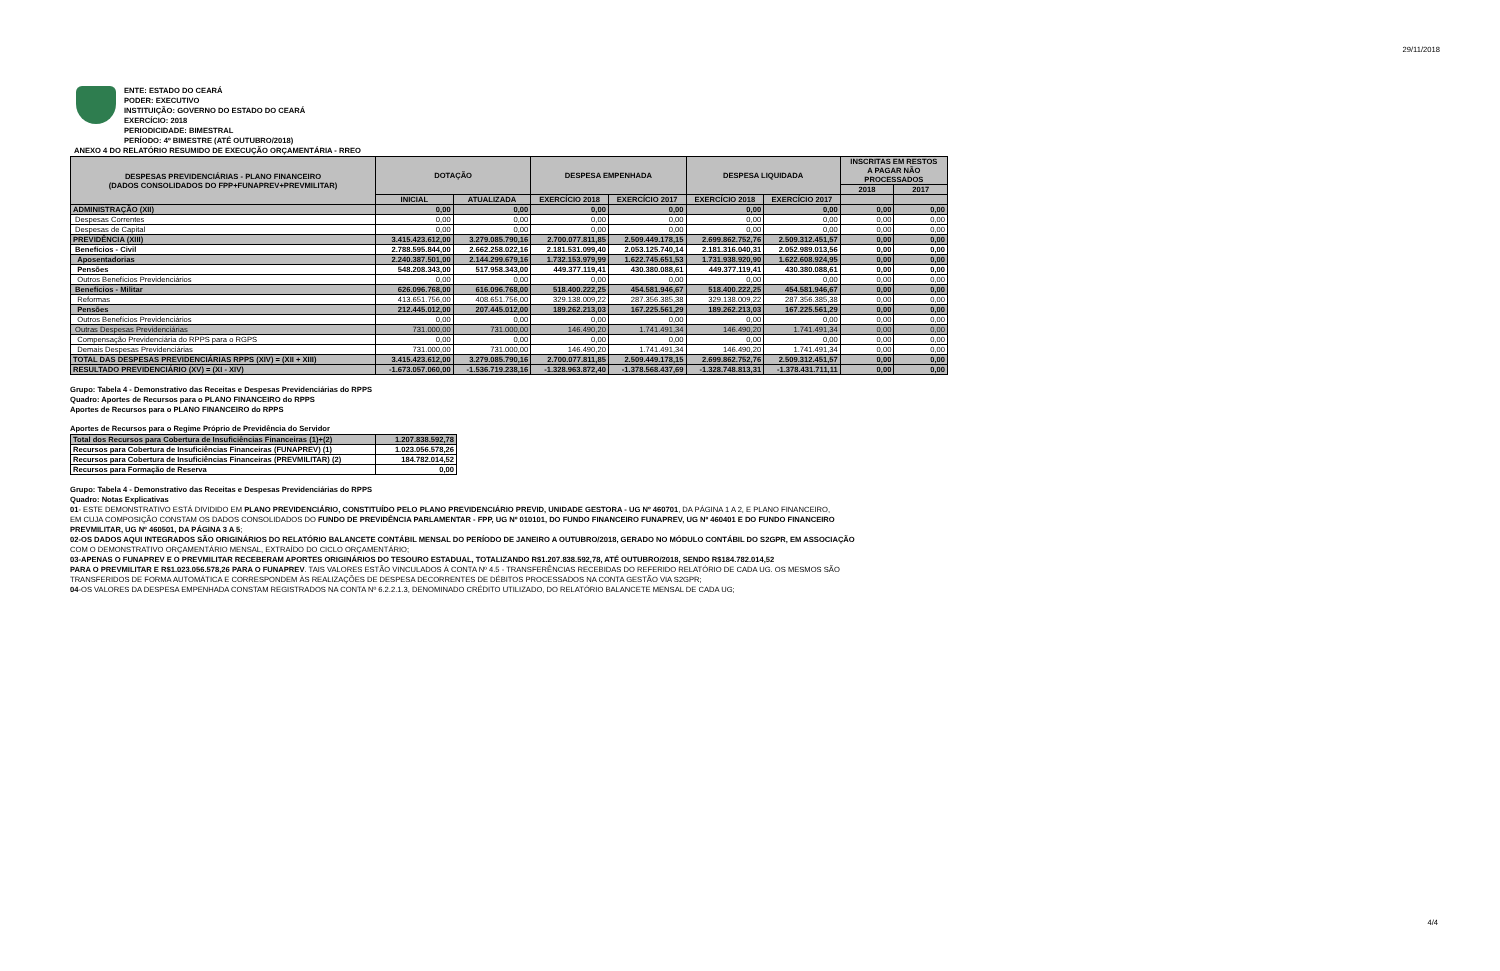29/11/2018
ENTE: ESTADO DO CEARÁ
PODER: EXECUTIVO
INSTITUIÇÃO: GOVERNO DO ESTADO DO CEARÁ
EXERCÍCIO: 2018
PERIODICIDADE: BIMESTRAL
PERÍODO: 4º BIMESTRE (ATÉ OUTUBRO/2018)
ANEXO 4 DO RELATÓRIO RESUMIDO DE EXECUÇÃO ORÇAMENTÁRIA - RREO
| DESPESAS PREVIDENCIÁRIAS - PLANO FINANCEIRO (DADOS CONSOLIDADOS DO FPP+FUNAPREV+PREVMILITAR) | DOTAÇÃO | | DESPESA EMPENHADA | | DESPESA LIQUIDADA | | INSCRITAS EM RESTOS A PAGAR NÃO PROCESSADOS | |
| --- | --- | --- | --- | --- | --- | --- | --- | --- |
| | | | | | | | 2018 | 2017 |
| | INICIAL | ATUALIZADA | EXERCÍCIO 2018 | EXERCÍCIO 2017 | EXERCÍCIO 2018 | EXERCÍCIO 2017 | | |
| ADMINISTRAÇÃO (XII) | 0,00 | 0,00 | 0,00 | 0,00 | 0,00 | 0,00 | 0,00 | 0,00 |
| Despesas Correntes | 0,00 | 0,00 | 0,00 | 0,00 | 0,00 | 0,00 | 0,00 | 0,00 |
| Despesas de Capital | 0,00 | 0,00 | 0,00 | 0,00 | 0,00 | 0,00 | 0,00 | 0,00 |
| PREVIDÊNCIA (XIII) | 3.415.423.612,00 | 3.279.085.790,16 | 2.700.077.811,85 | 2.509.449.178,15 | 2.699.862.752,76 | 2.509.312.451,57 | 0,00 | 0,00 |
| Benefícios - Civil | 2.788.595.844,00 | 2.662.258.022,16 | 2.181.531.099,40 | 2.053.125.740,14 | 2.181.316.040,31 | 2.052.989.013,56 | 0,00 | 0,00 |
| Aposentadorias | 2.240.387.501,00 | 2.144.299.679,16 | 1.732.153.979,99 | 1.622.745.651,53 | 1.731.938.920,90 | 1.622.608.924,95 | 0,00 | 0,00 |
| Pensões | 548.208.343,00 | 517.958.343,00 | 449.377.119,41 | 430.380.088,61 | 449.377.119,41 | 430.380.088,61 | 0,00 | 0,00 |
| Outros Benefícios Previdenciários | 0,00 | 0,00 | 0,00 | 0,00 | 0,00 | 0,00 | 0,00 | 0,00 |
| Benefícios - Militar | 626.096.768,00 | 616.096.768,00 | 518.400.222,25 | 454.581.946,67 | 518.400.222,25 | 454.581.946,67 | 0,00 | 0,00 |
| Reformas | 413.651.756,00 | 408.651.756,00 | 329.138.009,22 | 287.356.385,38 | 329.138.009,22 | 287.356.385,38 | 0,00 | 0,00 |
| Pensões | 212.445.012,00 | 207.445.012,00 | 189.262.213,03 | 167.225.561,29 | 189.262.213,03 | 167.225.561,29 | 0,00 | 0,00 |
| Outros Benefícios Previdenciários | 0,00 | 0,00 | 0,00 | 0,00 | 0,00 | 0,00 | 0,00 | 0,00 |
| Outras Despesas Previdenciárias | 731.000,00 | 731.000,00 | 146.490,20 | 1.741.491,34 | 146.490,20 | 1.741.491,34 | 0,00 | 0,00 |
| Compensação Previdenciária do RPPS para o RGPS | 0,00 | 0,00 | 0,00 | 0,00 | 0,00 | 0,00 | 0,00 | 0,00 |
| Demais Despesas Previdenciárias | 731.000,00 | 731.000,00 | 146.490,20 | 1.741.491,34 | 146.490,20 | 1.741.491,34 | 0,00 | 0,00 |
| TOTAL DAS DESPESAS PREVIDENCIÁRIAS RPPS (XIV) = (XII + XIII) | 3.415.423.612,00 | 3.279.085.790,16 | 2.700.077.811,85 | 2.509.449.178,15 | 2.699.862.752,76 | 2.509.312.451,57 | 0,00 | 0,00 |
| RESULTADO PREVIDENCIÁRIO (XV) = (XI - XIV) | -1.673.057.060,00 | -1.536.719.238,16 | -1.328.963.872,40 | -1.378.568.437,69 | -1.328.748.813,31 | -1.378.431.711,11 | 0,00 | 0,00 |
Grupo: Tabela 4 - Demonstrativo das Receitas e Despesas Previdenciárias do RPPS
Quadro: Aportes de Recursos para o PLANO FINANCEIRO do RPPS
Aportes de Recursos para o PLANO FINANCEIRO do RPPS
Aportes de Recursos para o Regime Próprio de Previdência do Servidor
| Total dos Recursos para Cobertura de Insuficiências Financeiras (1)+(2) | 1.207.838.592,78 |
| Recursos para Cobertura de Insuficiências Financeiras (FUNAPREV) (1) | 1.023.056.578,26 |
| Recursos para Cobertura de Insuficiências Financeiras (PREVMILITAR) (2) | 184.782.014,52 |
| Recursos para Formação de Reserva | 0,00 |
Grupo: Tabela 4 - Demonstrativo das Receitas e Despesas Previdenciárias do RPPS
Quadro: Notas Explicativas
01- ESTE DEMONSTRATIVO ESTÁ DIVIDIDO EM PLANO PREVIDENCIÁRIO, CONSTITUÍDO PELO PLANO PREVIDENCIÁRIO PREVID, UNIDADE GESTORA - UG Nº 460701, DA PÁGINA 1 A 2, E PLANO FINANCEIRO,
EM CUJA COMPOSIÇÃO CONSTAM OS DADOS CONSOLIDADOS DO FUNDO DE PREVIDÊNCIA PARLAMENTAR - FPP, UG Nº 010101, DO FUNDO FINANCEIRO FUNAPREV, UG Nº 460401 E DO FUNDO FINANCEIRO
PREVMILITAR, UG Nº 460501, DA PÁGINA 3 A 5;
02-OS DADOS AQUI INTEGRADOS SÃO ORIGINÁRIOS DO RELATÓRIO BALANCETE CONTÁBIL MENSAL DO PERÍODO DE JANEIRO A OUTUBRO/2018, GERADO NO MÓDULO CONTÁBIL DO S2GPR, EM ASSOCIAÇÃO
COM O DEMONSTRATIVO ORÇAMENTÁRIO MENSAL, EXTRAÍDO DO CICLO ORÇAMENTÁRIO;
03-APENAS O FUNAPREV E O PREVMILITAR RECEBERAM APORTES ORIGINÁRIOS DO TESOURO ESTADUAL, TOTALIZANDO R$1.207.838.592,78, ATÉ OUTUBRO/2018, SENDO R$184.782.014,52
PARA O PREVMILITAR E R$1.023.056.578,26 PARA O FUNAPREV. TAIS VALORES ESTÃO VINCULADOS À CONTA Nº 4.5 - TRANSFERÊNCIAS RECEBIDAS DO REFERIDO RELATÓRIO DE CADA UG. OS MESMOS SÃO
TRANSFERIDOS DE FORMA AUTOMÁTICA E CORRESPONDEM ÀS REALIZAÇÕES DE DESPESA DECORRENTES DE DÉBITOS PROCESSADOS NA CONTA GESTÃO VIA S2GPR;
04-OS VALORES DA DESPESA EMPENHADA CONSTAM REGISTRADOS NA CONTA Nº 6.2.2.1.3, DENOMINADO CRÉDITO UTILIZADO, DO RELATÓRIO BALANCETE MENSAL DE CADA UG;
4/4